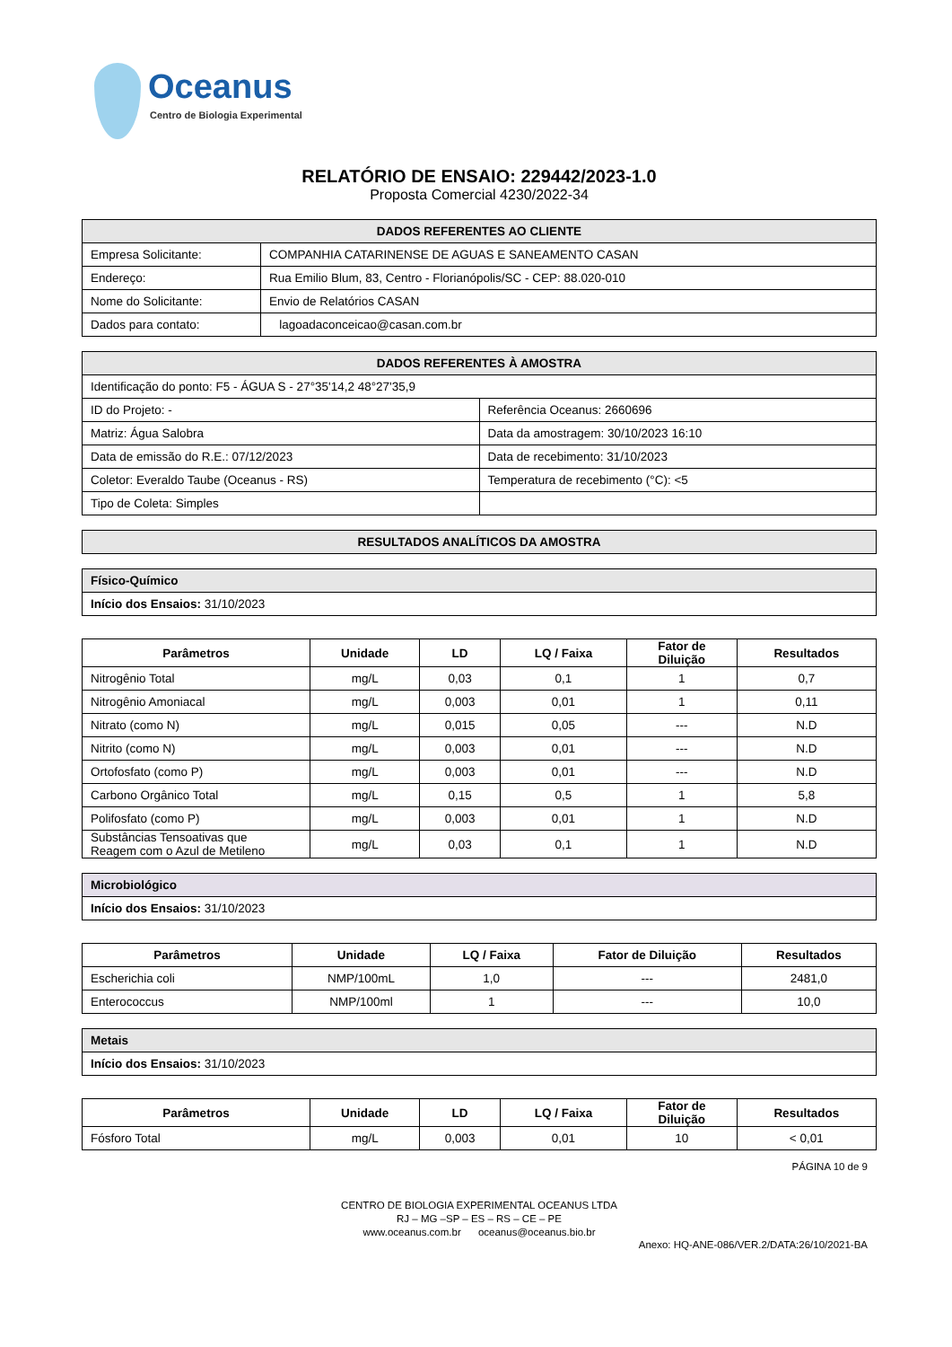Oceanus
Centro de Biologia Experimental
RELATÓRIO DE ENSAIO: 229442/2023-1.0
Proposta Comercial 4230/2022-34
| DADOS REFERENTES AO CLIENTE | |
| --- | --- |
| Empresa Solicitante: | COMPANHIA CATARINENSE DE AGUAS E SANEAMENTO CASAN |
| Endereço: | Rua Emilio Blum, 83, Centro - Florianópolis/SC - CEP: 88.020-010 |
| Nome do Solicitante: | Envio de Relatórios CASAN |
| Dados para contato: | lagoadaconceicao@casan.com.br |
| DADOS REFERENTES À AMOSTRA | |
| --- | --- |
| Identificação do ponto: F5 - ÁGUA S - 27°35'14,2 48°27'35,9 | |
| ID do Projeto: - | Referência Oceanus: 2660696 |
| Matriz: Água Salobra | Data da amostragem: 30/10/2023 16:10 |
| Data de emissão do R.E.: 07/12/2023 | Data de recebimento: 31/10/2023 |
| Coletor: Everaldo Taube (Oceanus - RS) | Temperatura de recebimento (°C): <5 |
| Tipo de Coleta: Simples | |
| RESULTADOS ANALÍTICOS DA AMOSTRA |
| --- |
| Físico-Químico |
| Início dos Ensaios: 31/10/2023 |
| Parâmetros | Unidade | LD | LQ / Faixa | Fator de Diluição | Resultados |
| --- | --- | --- | --- | --- | --- |
| Nitrogênio Total | mg/L | 0,03 | 0,1 | 1 | 0,7 |
| Nitrogênio Amoniacal | mg/L | 0,003 | 0,01 | 1 | 0,11 |
| Nitrato (como N) | mg/L | 0,015 | 0,05 | --- | N.D |
| Nitrito (como N) | mg/L | 0,003 | 0,01 | --- | N.D |
| Ortofosfato (como P) | mg/L | 0,003 | 0,01 | --- | N.D |
| Carbono Orgânico Total | mg/L | 0,15 | 0,5 | 1 | 5,8 |
| Polifosfato (como P) | mg/L | 0,003 | 0,01 | 1 | N.D |
| Substâncias Tensoativas que Reagem com o Azul de Metileno | mg/L | 0,03 | 0,1 | 1 | N.D |
| Microbiológico |
| Início dos Ensaios: 31/10/2023 |
| Parâmetros | Unidade | LQ / Faixa | Fator de Diluição | Resultados |
| --- | --- | --- | --- | --- |
| Escherichia coli | NMP/100mL | 1,0 | --- | 2481,0 |
| Enterococcus | NMP/100ml | 1 | --- | 10,0 |
| Metais |
| Início dos Ensaios: 31/10/2023 |
| Parâmetros | Unidade | LD | LQ / Faixa | Fator de Diluição | Resultados |
| --- | --- | --- | --- | --- | --- |
| Fósforo Total | mg/L | 0,003 | 0,01 | 10 | < 0,01 |
PÁGINA 10 de 9
CENTRO DE BIOLOGIA EXPERIMENTAL OCEANUS LTDA
RJ – MG –SP – ES – RS – CE – PE
www.oceanus.com.br oceanus@oceanus.bio.br
Anexo: HQ-ANE-086/VER.2/DATA:26/10/2021-BA